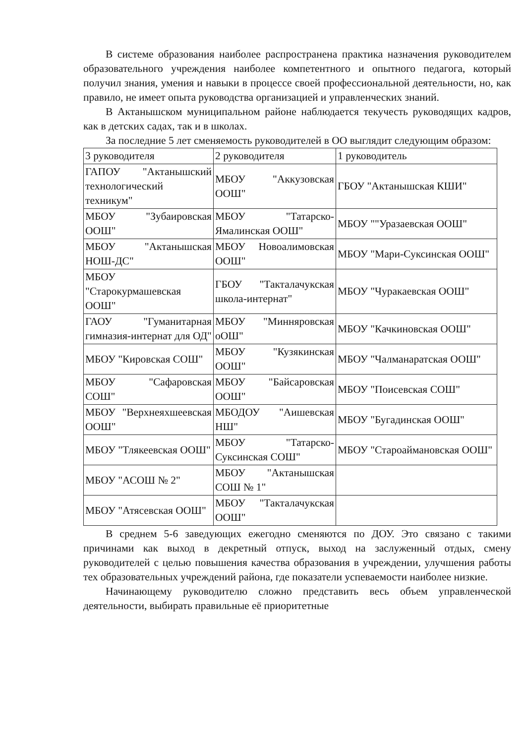В системе образования наиболее распространена практика назначения руководителем образовательного учреждения наиболее компетентного и опытного педагога, который получил знания, умения и навыки в процессе своей профессиональной деятельности, но, как правило, не имеет опыта руководства организацией и управленческих знаний.
В Актанышском муниципальном районе наблюдается текучесть руководящих кадров, как в детских садах, так и в школах.
За последние 5 лет сменяемость руководителей в ОО выглядит следующим образом:
| 3 руководителя | 2 руководителя | 1 руководитель |
| ГАПОУ "Актанышский технологический техникум" | МБОУ "Аккузовская ООШ" | ГБОУ "Актанышская КШИ" |
| МБОУ "Зубаировская ООШ" | МБОУ "Татарско-Ямалинская ООШ" | МБОУ ""Уразаевская ООШ" |
| МБОУ "Актанышская НОШ-ДС" | МБОУ Новоалимовская ООШ" | МБОУ "Мари-Суксинская ООШ" |
| МБОУ "Старокурмашевская ООШ" | ГБОУ "Такталачукская школа-интернат" | МБОУ "Чуракаевская ООШ" |
| ГАОУ "Гуманитарная гимназия-интернат для ОД" | МБОУ "Минняровская оОШ" | МБОУ "Качкиновская ООШ" |
| МБОУ "Кировская СОШ" | МБОУ "Кузякинская ООШ" | МБОУ "Чалманаратская ООШ" |
| МБОУ "Сафаровская СОШ" | МБОУ "Байсаровская ООШ" | МБОУ "Поисевская СОШ" |
| МБОУ "Верхнеяхшеевская ООШ" | МБОДОУ "Аишевская НШ" | МБОУ "Бугадинская ООШ" |
| МБОУ "Тлякеевская ООШ" | МБОУ "Татарско-Суксинская СОШ" | МБОУ "Староаймановская ООШ" |
| МБОУ "АСОШ № 2" | МБОУ "Актанышская СОШ № 1" | |
| МБОУ "Атясевская ООШ" | МБОУ "Такталачукская ООШ" | |
В среднем 5-6 заведующих ежегодно сменяются по ДОУ. Это связано с такими причинами как выход в декретный отпуск, выход на заслуженный отдых, смену руководителей с целью повышения качества образования в учреждении, улучшения работы тех образовательных учреждений района, где показатели успеваемости наиболее низкие.
Начинающему руководителю сложно представить весь объем управленческой деятельности, выбирать правильные её приоритетные